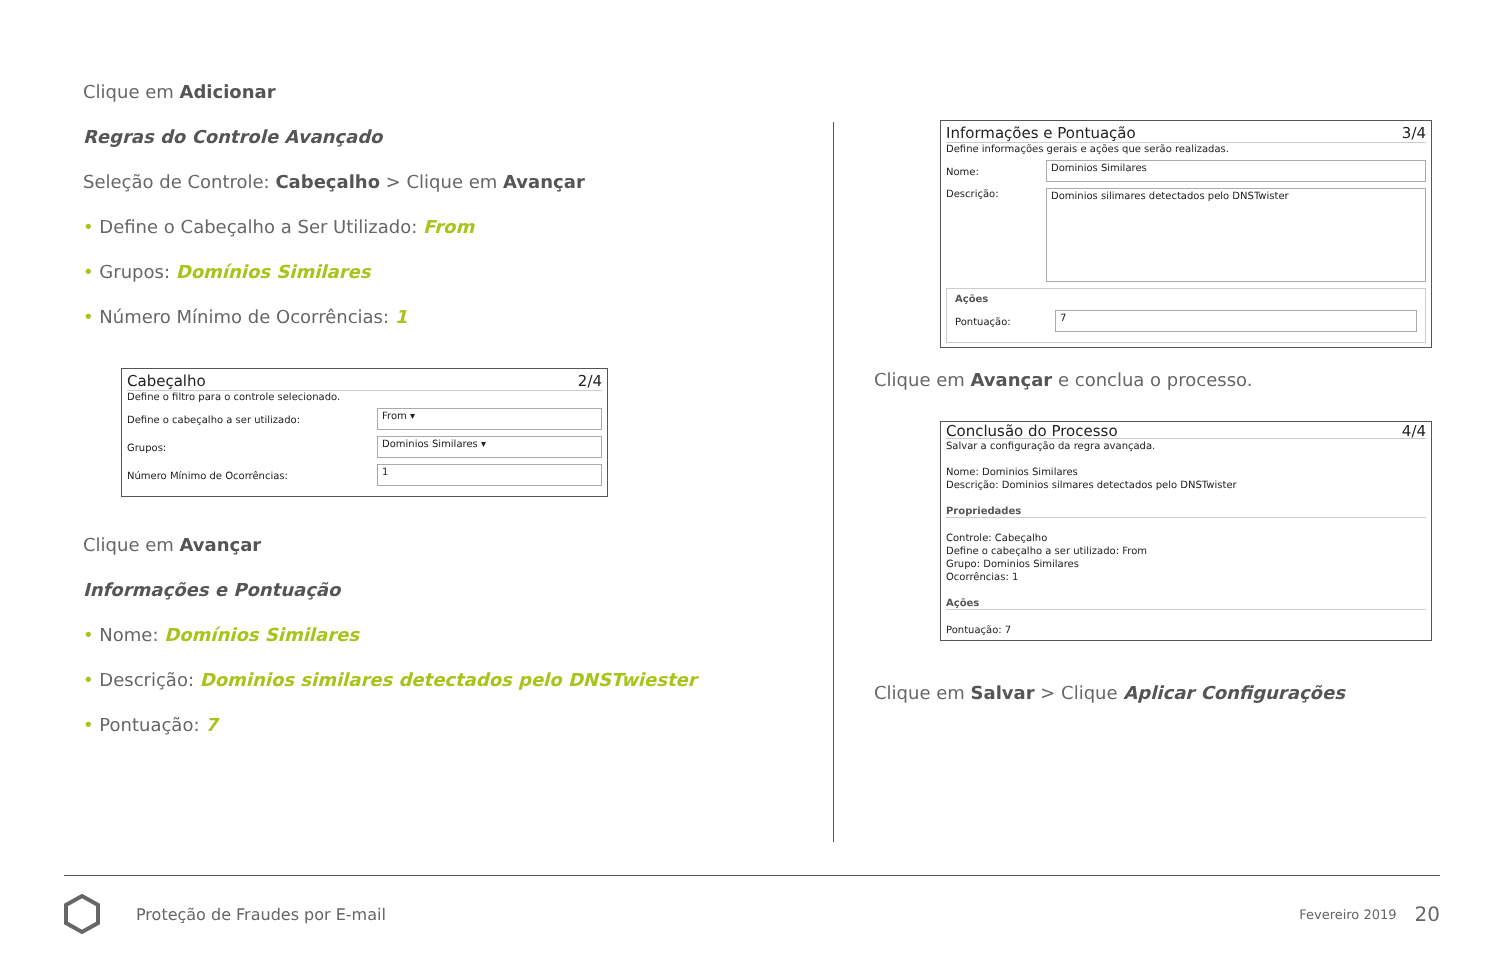Clique em Adicionar
Regras do Controle Avançado
Seleção de Controle: Cabeçalho > Clique em Avançar
• Define o Cabeçalho a Ser Utilizado: From
• Grupos: Domínios Similares
• Número Mínimo de Ocorrências: 1
Cabeçalho 2/4
Define o filtro para o controle selecionado.
Define o cabeçalho a ser utilizado:
From ▾
Grupos:
Dominios Similares ▾
Número Mínimo de Ocorrências:
1
Clique em Avançar
Informações e Pontuação
• Nome: Domínios Similares
• Descrição: Dominios similares detectados pelo DNSTwiester
• Pontuação: 7
Informações e Pontuação 3/4
Define informações gerais e ações que serão realizadas.
Nome:
Dominios Similares
Descrição:
Dominios silimares detectados pelo DNSTwister
Ações
Pontuação:
7
Clique em Avançar e conclua o processo.
Conclusão do Processo 4/4
Salvar a configuração da regra avançada.
Nome: Dominios Similares
Descrição: Dominios silmares detectados pelo DNSTwister
Propriedades
Controle: Cabeçalho
Define o cabeçalho a ser utilizado: From
Grupo: Dominios Similares
Ocorrências: 1
Ações
Pontuação: 7
Clique em Salvar > Clique Aplicar Configurações
Proteção de Fraudes por E-mail Fevereiro 2019 20